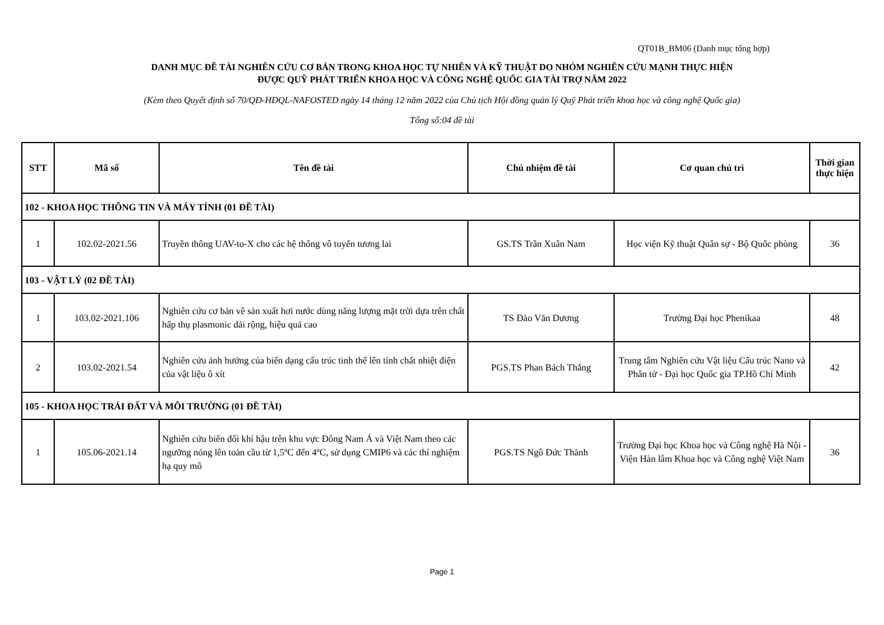QT01B_BM06 (Danh mục tổng hợp)
DANH MỤC ĐỀ TÀI NGHIÊN CỨU CƠ BẢN TRONG KHOA HỌC TỰ NHIÊN VÀ KỸ THUẬT DO NHÓM NGHIÊN CỨU MẠNH THỰC HIỆN
ĐƯỢC QUỸ PHÁT TRIỂN KHOA HỌC VÀ CÔNG NGHỆ QUỐC GIA TÀI TRỢ NĂM 2022
(Kèm theo Quyết định số 70/QĐ-HĐQL-NAFOSTED ngày 14 tháng 12 năm 2022 của Chủ tịch Hội đồng quản lý Quỹ Phát triển khoa học và công nghệ Quốc gia)
Tổng số:04 đề tài
| STT | Mã số | Tên đề tài | Chủ nhiệm đề tài | Cơ quan chủ trì | Thời gian thực hiện |
| --- | --- | --- | --- | --- | --- |
| 102 - KHOA HỌC THÔNG TIN VÀ MÁY TÍNH (01 ĐỀ TÀI) | | | | | |
| 1 | 102.02-2021.56 | Truyền thông UAV-to-X cho các hệ thống vô tuyến tương lai | GS.TS Trần Xuân Nam | Học viện Kỹ thuật Quân sự - Bộ Quốc phòng | 36 |
| 103 - VẬT LÝ (02 ĐỀ TÀI) | | | | | |
| 1 | 103.02-2021.106 | Nghiên cứu cơ bản về sản xuất hơi nước dùng năng lượng mặt trời dựa trên chất hấp thụ plasmonic dải rộng, hiệu quả cao | TS Đào Văn Dương | Trường Đại học Phenikaa | 48 |
| 2 | 103.02-2021.54 | Nghiên cứu ảnh hưởng của biến dạng cấu trúc tinh thể lên tính chất nhiệt điện của vật liệu ô xít | PGS.TS Phan Bách Thắng | Trung tâm Nghiên cứu Vật liệu Cấu trúc Nano và Phân tử - Đại học Quốc gia TP.Hồ Chí Minh | 42 |
| 105 - KHOA HỌC TRÁI ĐẤT VÀ MÔI TRƯỜNG (01 ĐỀ TÀI) | | | | | |
| 1 | 105.06-2021.14 | Nghiên cứu biến đổi khí hậu trên khu vực Đông Nam Á và Việt Nam theo các ngưỡng nóng lên toàn cầu từ 1,5ºC đến 4ºC, sử dụng CMIP6 và các thí nghiệm hạ quy mô | PGS.TS Ngô Đức Thành | Trường Đại học Khoa học và Công nghệ Hà Nội - Viện Hàn lâm Khoa học và Công nghệ Việt Nam | 36 |
Page 1